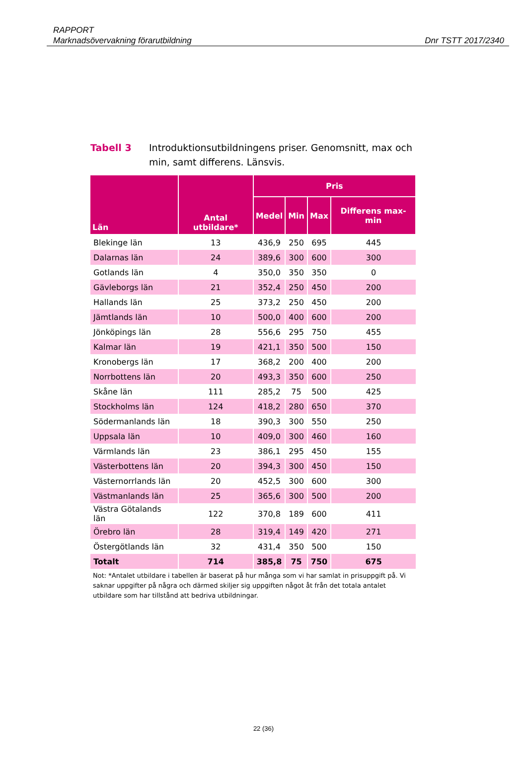RAPPORT
Marknadsövervakning förarutbildning
Dnr TSTT 2017/2340
Tabell 3 Introduktionsutbildningens priser. Genomsnitt, max och min, samt differens. Länsvis.
| Län | Antal utbildare* | Pris | | | |
| --- | --- | --- | --- | --- | --- |
| | | Medel | Min | Max | Differens max-min |
| Blekinge län | 13 | 436,9 | 250 | 695 | 445 |
| Dalarnas län | 24 | 389,6 | 300 | 600 | 300 |
| Gotlands län | 4 | 350,0 | 350 | 350 | 0 |
| Gävleborgs län | 21 | 352,4 | 250 | 450 | 200 |
| Hallands län | 25 | 373,2 | 250 | 450 | 200 |
| Jämtlands län | 10 | 500,0 | 400 | 600 | 200 |
| Jönköpings län | 28 | 556,6 | 295 | 750 | 455 |
| Kalmar län | 19 | 421,1 | 350 | 500 | 150 |
| Kronobergs län | 17 | 368,2 | 200 | 400 | 200 |
| Norrbottens län | 20 | 493,3 | 350 | 600 | 250 |
| Skåne län | 111 | 285,2 | 75 | 500 | 425 |
| Stockholms län | 124 | 418,2 | 280 | 650 | 370 |
| Södermanlands län | 18 | 390,3 | 300 | 550 | 250 |
| Uppsala län | 10 | 409,0 | 300 | 460 | 160 |
| Värmlands län | 23 | 386,1 | 295 | 450 | 155 |
| Västerbottens län | 20 | 394,3 | 300 | 450 | 150 |
| Västernorrlands län | 20 | 452,5 | 300 | 600 | 300 |
| Västmanlands län | 25 | 365,6 | 300 | 500 | 200 |
| Västra Götalands län | 122 | 370,8 | 189 | 600 | 411 |
| Örebro län | 28 | 319,4 | 149 | 420 | 271 |
| Östergötlands län | 32 | 431,4 | 350 | 500 | 150 |
| Totalt | 714 | 385,8 | 75 | 750 | 675 |
Not: *Antalet utbildare i tabellen är baserat på hur många som vi har samlat in prisuppgift på. Vi saknar uppgifter på några och därmed skiljer sig uppgiften något åt från det totala antalet utbildare som har tillstånd att bedriva utbildningar.
22 (36)